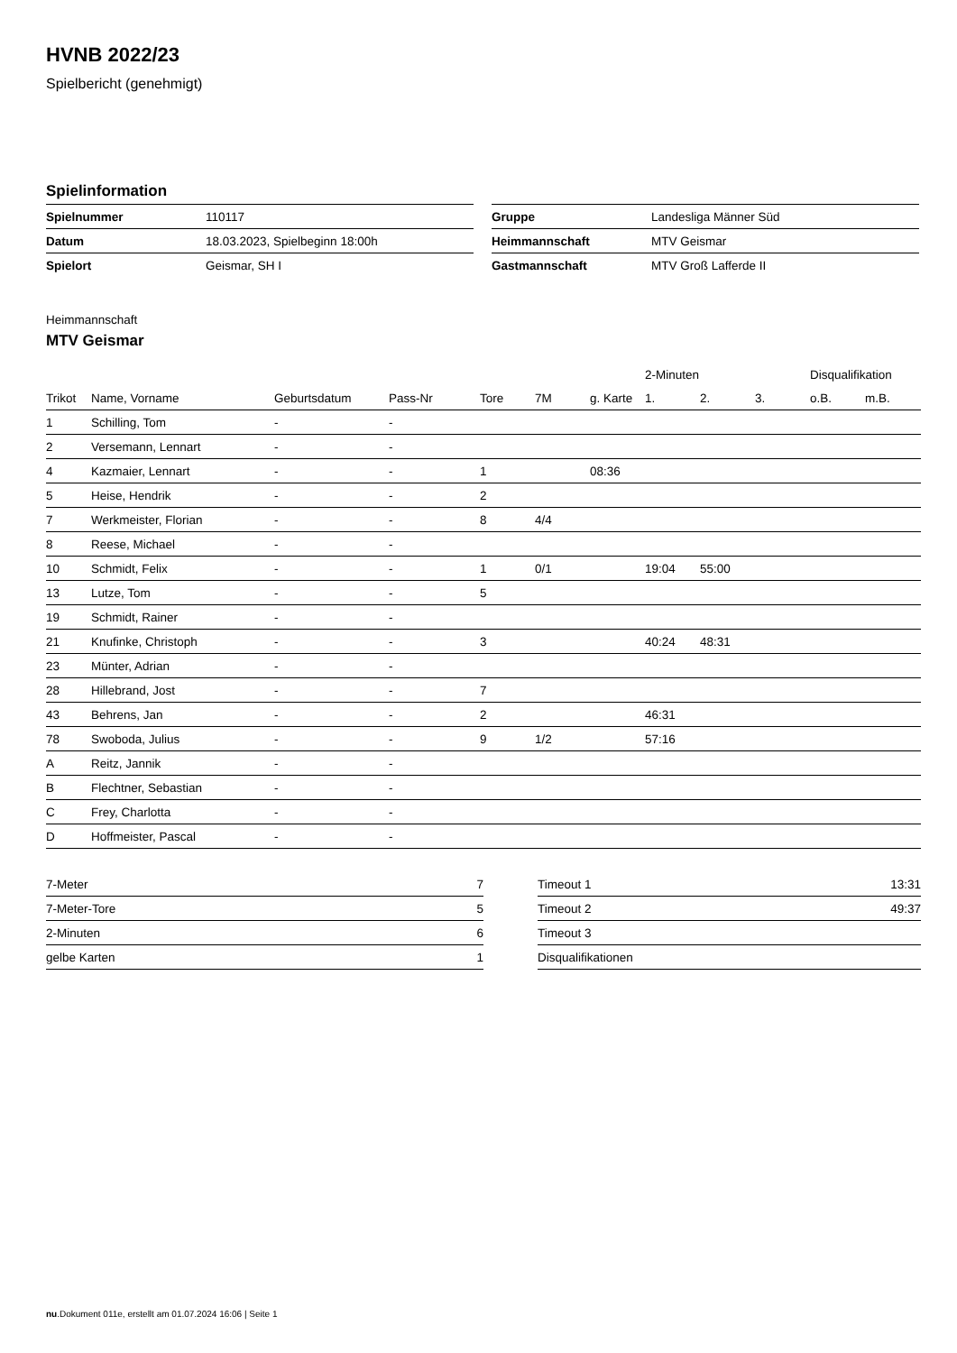HVNB 2022/23
Spielbericht (genehmigt)
Spielinformation
| Spielnummer | 110117 |
| Datum | 18.03.2023, Spielbeginn 18:00h |
| Spielort | Geismar, SH I |
| Gruppe | Landesliga Männer Süd |
| Heimmannschaft | MTV Geismar |
| Gastmannschaft | MTV Groß Lafferde II |
Heimmannschaft
MTV Geismar
| | | | | | | | 2-Minuten | | | Disqualifikation | |
| --- | --- | --- | --- | --- | --- | --- | --- | --- | --- | --- | --- |
| Trikot | Name, Vorname | Geburtsdatum | Pass-Nr | Tore | 7M | g. Karte | 1. | 2. | 3. | o.B. | m.B. |
| 1 | Schilling, Tom | - | - | | | | | | | | |
| 2 | Versemann, Lennart | - | - | | | | | | | | |
| 4 | Kazmaier, Lennart | - | - | 1 | | 08:36 | | | | | |
| 5 | Heise, Hendrik | - | - | 2 | | | | | | | |
| 7 | Werkmeister, Florian | - | - | 8 | 4/4 | | | | | | |
| 8 | Reese, Michael | - | - | | | | | | | | |
| 10 | Schmidt, Felix | - | - | 1 | 0/1 | | 19:04 | 55:00 | | | |
| 13 | Lutze, Tom | - | - | 5 | | | | | | | |
| 19 | Schmidt, Rainer | - | - | | | | | | | | |
| 21 | Knufinke, Christoph | - | - | 3 | | | 40:24 | 48:31 | | | |
| 23 | Münter, Adrian | - | - | | | | | | | | |
| 28 | Hillebrand, Jost | - | - | 7 | | | | | | | |
| 43 | Behrens, Jan | - | - | 2 | | | 46:31 | | | | |
| 78 | Swoboda, Julius | - | - | 9 | 1/2 | | 57:16 | | | | |
| A | Reitz, Jannik | - | - | | | | | | | | |
| B | Flechtner, Sebastian | - | - | | | | | | | | |
| C | Frey, Charlotta | - | - | | | | | | | | |
| D | Hoffmeister, Pascal | - | - | | | | | | | | |
| 7-Meter | 7 |
| 7-Meter-Tore | 5 |
| 2-Minuten | 6 |
| gelbe Karten | 1 |
| Timeout 1 | 13:31 |
| Timeout 2 | 49:37 |
| Timeout 3 | |
| Disqualifikationen | |
nu.Dokument 011e, erstellt am 01.07.2024 16:06 | Seite 1